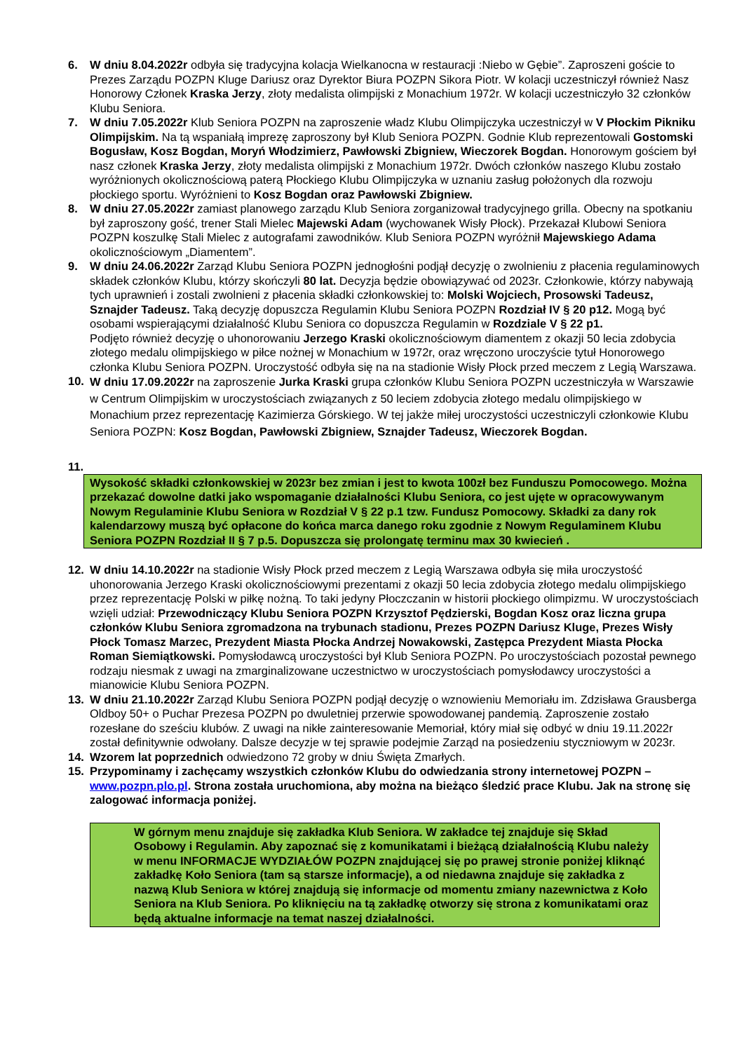6. W dniu 8.04.2022r odbyła się tradycyjna kolacja Wielkanocna w restauracji :Niebo w Gębie”. Zaproszeni goście to Prezes Zarządu POZPN Kluge Dariusz oraz Dyrektor Biura POZPN Sikora Piotr. W kolacji uczestniczył również Nasz Honorowy Członek Kraska Jerzy, złoty medalista olimpijski z Monachium 1972r. W kolacji uczestniczyło 32 członków Klubu Seniora.
7. W dniu 7.05.2022r Klub Seniora POZPN na zaproszenie władz Klubu Olimpijczyka uczestniczył w V Płockim Pikniku Olimpijskim. Na tą wspaniałą imprezę zaproszony był Klub Seniora POZPN. Godnie Klub reprezentowali Gostomski Bogusław, Kosz Bogdan, Moryń Włodzimierz, Pawłowski Zbigniew, Wieczorek Bogdan. Honorowym gościem był nasz członek Kraska Jerzy, złoty medalista olimpijski z Monachium 1972r. Dwóch członków naszego Klubu zostało wyróżnionych okolicznościową paterą Płockiego Klubu Olimpijczyka w uznaniu zasług położonych dla rozwoju płockiego sportu. Wyróżnieni to Kosz Bogdan oraz Pawłowski Zbigniew.
8. W dniu 27.05.2022r zamiast planowego zarządu Klub Seniora zorganizował tradycyjnego grilla. Obecny na spotkaniu był zaproszony gość, trener Stali Mielec Majewski Adam (wychowanek Wisły Płock). Przekazał Klubowi Seniora POZPN koszulkę Stali Mielec z autografami zawodników. Klub Seniora POZPN wyróżnił Majewskiego Adama okolicznościowym „Diamentem”.
9. W dniu 24.06.2022r Zarząd Klubu Seniora POZPN jednogłośni podjął decyzję o zwolnieniu z płacenia regulaminowych składek członków Klubu, którzy skończyli 80 lat. Decyzja będzie obowiązywać od 2023r. Członkowie, którzy nabywają tych uprawnień i zostali zwolnieni z płacenia składki członkowskiej to: Molski Wojciech, Prosowski Tadeusz, Sznajder Tadeusz. Taką decyzję dopuszcza Regulamin Klubu Seniora POZPN Rozdział IV § 20 p12. Mogą być osobami wspierającymi działalność Klubu Seniora co dopuszcza Regulamin w Rozdziale V § 22 p1.
Podjęto również decyzję o uhonorowaniu Jerzego Kraski okolicznościowym diamentem z okazji 50 lecia zdobycia złotego medalu olimpijskiego w piłce nożnej w Monachium w 1972r, oraz wręczono uroczyście tytuł Honorowego członka Klubu Seniora POZPN. Uroczystość odbyła się na na stadionie Wisły Płock przed meczem z Legią Warszawa.
10.
W dniu 17.09.2022r na zaproszenie Jurka Kraski grupa członków Klubu Seniora POZPN uczestniczyła w Warszawie w Centrum Olimpijskim w uroczystościach związanych z 50 leciem zdobycia złotego medalu olimpijskiego w Monachium przez reprezentację Kazimierza Górskiego. W tej jakże miłej uroczystości uczestniczyli członkowie Klubu Seniora POZPN: Kosz Bogdan, Pawłowski Zbigniew, Sznajder Tadeusz, Wieczorek Bogdan.
11.
Wysokość składki członkowskiej w 2023r bez zmian i jest to kwota 100zł bez Funduszu Pomocowego. Można przekazać dowolne datki jako wspomaganie działalności Klubu Seniora, co jest ujęte w opracowywanym Nowym Regulaminie Klubu Seniora w Rozdział V § 22 p.1 tzw. Fundusz Pomocowy. Składki za dany rok kalendarzowy muszą być opłacone do końca marca danego roku zgodnie z Nowym Regulaminem Klubu Seniora POZPN Rozdział II § 7 p.5. Dopuszcza się prolongatę terminu max 30 kwiecień .
12. W dniu 14.10.2022r na stadionie Wisły Płock przed meczem z Legią Warszawa odbyła się miła uroczystość uhonorowania Jerzego Kraski okolicznościowymi prezentami z okazji 50 lecia zdobycia złotego medalu olimpijskiego przez reprezentację Polski w piłkę nożną. To taki jedyny Płoczczanin w historii płockiego olimpizmu. W uroczystościach wzięli udział: Przewodniczący Klubu Seniora POZPN Krzysztof Pędzierski, Bogdan Kosz oraz liczna grupa członków Klubu Seniora zgromadzona na trybunach stadionu, Prezes POZPN Dariusz Kluge, Prezes Wisły Płock Tomasz Marzec, Prezydent Miasta Płocka Andrzej Nowakowski, Zastępca Prezydent Miasta Płocka Roman Siemiątkowski. Pomysłodawcą uroczystości był Klub Seniora POZPN. Po uroczystościach pozostał pewnego rodzaju niesmak z uwagi na zmarginalizowane uczestnictwo w uroczystościach pomysłodawcy uroczystości a mianowicie Klubu Seniora POZPN.
13. W dniu 21.10.2022r Zarząd Klubu Seniora POZPN podjął decyzję o wznowieniu Memoriału im. Zdzisława Grausberga Oldboy 50+ o Puchar Prezesa POZPN po dwuletniej przerwie spowodowanej pandemią. Zaproszenie zostało rozesłane do sześciu klubów. Z uwagi na nikłe zainteresowanie Memoriał, który miał się odbyć w dniu 19.11.2022r został definitywnie odwołany. Dalsze decyzje w tej sprawie podejmie Zarząd na posiedzeniu styczniowym w 2023r.
14. Wzorem lat poprzednich odwiedzono 72 groby w dniu Święta Zmarłych.
15. Przypominamy i zachęcamy wszystkich członków Klubu do odwiedzania strony internetowej POZPN – www.pozpn.plo.pl. Strona została uruchomiona, aby można na bieżąco śledzić prace Klubu. Jak na stronę się zalogować informacja poniżej.
W górnym menu znajduje się zakładka Klub Seniora. W zakładce tej znajduje się Skład Osobowy i Regulamin. Aby zapoznać się z komunikatami i bieżącą działalnością Klubu należy w menu INFORMACJE WYDZIAŁÓW POZPN znajdującej się po prawej stronie poniżej kliknąć zakładkę Koło Seniora (tam są starsze informacje), a od niedawna znajduje się zakładka z nazwą Klub Seniora w której znajdują się informacje od momentu zmiany nazewnictwa z Koło Seniora na Klub Seniora. Po kliknięciu na tą zakładkę otworzy się strona z komunikatami oraz będą aktualne informacje na temat naszej działalności.